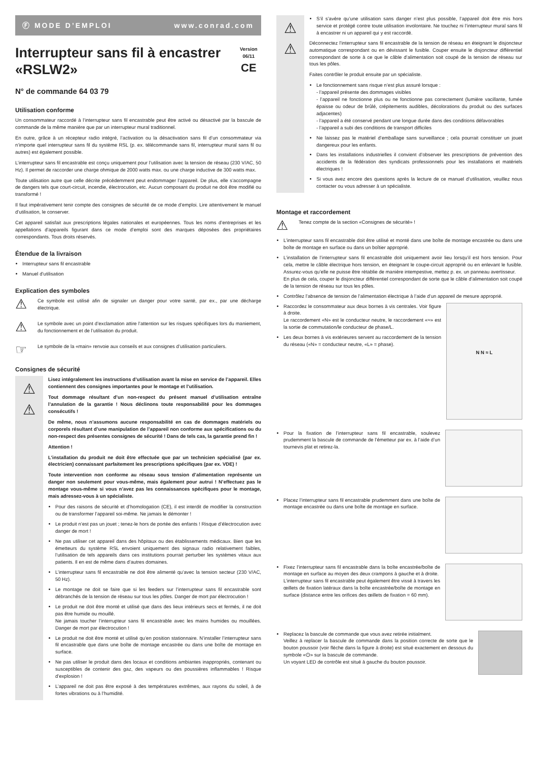Ⓕ MODE D’EMPLOI www.conrad.com
Interrupteur sans fil à encastrer «RSLW2»
Version 06/11
CE
N° de commande 64 03 79
Utilisation conforme
Un consommateur raccordé à l’interrupteur sans fil encastrable peut être activé ou désactivé par la bascule de commande de la même manière que par un interrupteur mural traditionnel.
En outre, grâce à un récepteur radio intégré, l’activation ou la désactivation sans fil d’un consommateur via n’importe quel interrupteur sans fil du système RSL (p. ex. télécommande sans fil, interrupteur mural sans fil ou autres) est également possible.
L’interrupteur sans fil encastrable est conçu uniquement pour l’utilisation avec la tension de réseau (230 V/AC, 50 Hz). Il permet de raccorder une charge ohmique de 2000 watts max. ou une charge inductive de 300 watts max.
Toute utilisation autre que celle décrite précédemment peut endommager l’appareil. De plus, elle s’accompagne de dangers tels que court-circuit, incendie, électrocution, etc. Aucun composant du produit ne doit être modifié ou transformé !
Il faut impérativement tenir compte des consignes de sécurité de ce mode d’emploi. Lire attentivement le manuel d’utilisation, le conserver.
Cet appareil satisfait aux prescriptions légales nationales et européennes. Tous les noms d’entreprises et les appellations d’appareils figurant dans ce mode d’emploi sont des marques déposées des propriétaires correspondants. Tous droits réservés.
Étendue de la livraison
Interrupteur sans fil encastrable
Manuel d’utilisation
Explication des symboles
⚠
Ce symbole est utilisé afin de signaler un danger pour votre santé, par ex., par une décharge électrique.
⚠
Le symbole avec un point d’exclamation attire l’attention sur les risques spécifiques lors du maniement, du fonctionnement et de l’utilisation du produit.
☞
Le symbole de la «main» renvoie aux conseils et aux consignes d’utilisation particuliers.
Consignes de sécurité
⚠
⚠
Lisez intégralement les instructions d’utilisation avant la mise en service de l’appareil. Elles contiennent des consignes importantes pour le montage et l’utilisation.
Tout dommage résultant d’un non-respect du présent manuel d’utilisation entraîne l’annulation de la garantie ! Nous déclinons toute responsabilité pour les dommages consécutifs !
De même, nous n’assumons aucune responsabilité en cas de dommages matériels ou corporels résultant d’une manipulation de l’appareil non conforme aux spécifications ou du non-respect des présentes consignes de sécurité ! Dans de tels cas, la garantie prend fin !
Attention !
L’installation du produit ne doit être effectuée que par un technicien spécialisé (par ex. électricien) connaissant parfaitement les prescriptions spécifiques (par ex. VDE) !
Toute intervention non conforme au réseau sous tension d’alimentation représente un danger non seulement pour vous-même, mais également pour autrui ! N’effectuez pas le montage vous-même si vous n’avez pas les connaissances spécifiques pour le montage, mais adressez-vous à un spécialiste.
Pour des raisons de sécurité et d’homologation (CE), il est interdit de modifier la construction ou de transformer l’appareil soi-même. Ne jamais le démonter !
Le produit n’est pas un jouet ; tenez-le hors de portée des enfants ! Risque d’électrocution avec danger de mort !
Ne pas utiliser cet appareil dans des hôpitaux ou des établissements médicaux. Bien que les émetteurs du système RSL envoient uniquement des signaux radio relativement faibles, l’utilisation de tels appareils dans ces institutions pourrait perturber les systèmes vitaux aux patients. Il en est de même dans d’autres domaines.
L’interrupteur sans fil encastrable ne doit être alimenté qu’avec la tension secteur (230 V/AC, 50 Hz).
Le montage ne doit se faire que si les feeders sur l’interrupteur sans fil encastrable sont débranchés de la tension de réseau sur tous les pôles. Danger de mort par électrocution !
Le produit ne doit être monté et utilisé que dans des lieux intérieurs secs et fermés, il ne doit pas être humide ou mouillé.
Ne jamais toucher l’interrupteur sans fil encastrable avec les mains humides ou mouillées. Danger de mort par électrocution !
Le produit ne doit être monté et utilisé qu’en position stationnaire. N’installer l’interrupteur sans fil encastrable que dans une boîte de montage encastrée ou dans une boîte de montage en surface.
Ne pas utiliser le produit dans des locaux et conditions ambiantes inappropriés, contenant ou susceptibles de contenir des gaz, des vapeurs ou des poussières inflammables ! Risque d’explosion !
L’appareil ne doit pas être exposé à des températures extrêmes, aux rayons du soleil, à de fortes vibrations ou à l’humidité.
⚠
⚠
S’il s’avère qu’une utilisation sans danger n’est plus possible, l’appareil doit être mis hors service et protégé contre toute utilisation involontaire. Ne touchez ni l’interrupteur mural sans fil à encastrer ni un appareil qui y est raccordé.
Déconnectez l’interrupteur sans fil encastrable de la tension de réseau en éteignant le disjoncteur automatique correspondant ou en dévissant le fusible. Couper ensuite le disjoncteur différentiel correspondant de sorte à ce que le câble d’alimentation soit coupé de la tension de réseau sur tous les pôles.
Faites contrôler le produit ensuite par un spécialiste.
Le fonctionnement sans risque n’est plus assuré lorsque :
- l’appareil présente des dommages visibles
- l’appareil ne fonctionne plus ou ne fonctionne pas correctement (lumière vacillante, fumée épaisse ou odeur de brûlé, crépitements audibles, décolorations du produit ou des surfaces adjacentes)
- l’appareil a été conservé pendant une longue durée dans des conditions défavorables
- l’appareil a subi des conditions de transport difficiles
Ne laissez pas le matériel d’emballage sans surveillance ; cela pourrait constituer un jouet dangereux pour les enfants.
Dans les installations industrielles il convient d’observer les prescriptions de prévention des accidents de la fédération des syndicats professionnels pour les installations et matériels électriques !
Si vous avez encore des questions après la lecture de ce manuel d’utilisation, veuillez nous contacter ou vous adresser à un spécialiste.
Montage et raccordement
⚠
Tenez compte de la section «Consignes de sécurité» !
L’interrupteur sans fil encastrable doit être utilisé et monté dans une boîte de montage encastrée ou dans une boîte de montage en surface ou dans un boîtier approprié.
L’installation de l’interrupteur sans fil encastrable doit uniquement avoir lieu lorsqu’il est hors tension. Pour cela, mettre le câble électrique hors tension, en éteignant le coupe-circuit approprié ou en enlevant le fusible. Assurez-vous qu’elle ne puisse être rétablie de manière intempestive, mettez p. ex. un panneau avertisseur.
En plus de cela, couper le disjoncteur différentiel correspondant de sorte que le câble d’alimentation soit coupé de la tension de réseau sur tous les pôles.
Contrôlez l’absence de tension de l’alimentation électrique à l’aide d’un appareil de mesure approprié.
Raccordez le consommateur aux deux bornes à vis centrales. Voir figure à droite.
Le raccordement «N» est le conducteur neutre, le raccordement «≈» est la sortie de commutation/le conducteur de phase/L.
Les deux bornes à vis extérieures servent au raccordement de la tension du réseau («N» = conducteur neutre, «L» = phase).
N N ≈ L
Pour la fixation de l’interrupteur sans fil encastrable, soulevez prudemment la bascule de commande de l’émetteur par ex. à l’aide d’un tournevis plat et retirez-la.
Placez l’interrupteur sans fil encastrable prudemment dans une boîte de montage encastrée ou dans une boîte de montage en surface.
Fixez l’interrupteur sans fil encastrable dans la boîte encastrée/boîte de montage en surface au moyen des deux crampons à gauche et à droite.
L’interrupteur sans fil encastrable peut également être vissé à travers les œillets de fixation latéraux dans la boîte encastrée/boîte de montage en surface (distance entre les orifices des œillets de fixation = 60 mm).
Replacez la bascule de commande que vous avez retirée initialment.
Veillez à replacer la bascule de commande dans la position correcte de sorte que le bouton poussoir (voir flèche dans la figure à droite) est situé exactement en dessous du symbole «⏻» sur la bascule de commande.
Un voyant LED de contrôle est situé à gauche du bouton poussoir.